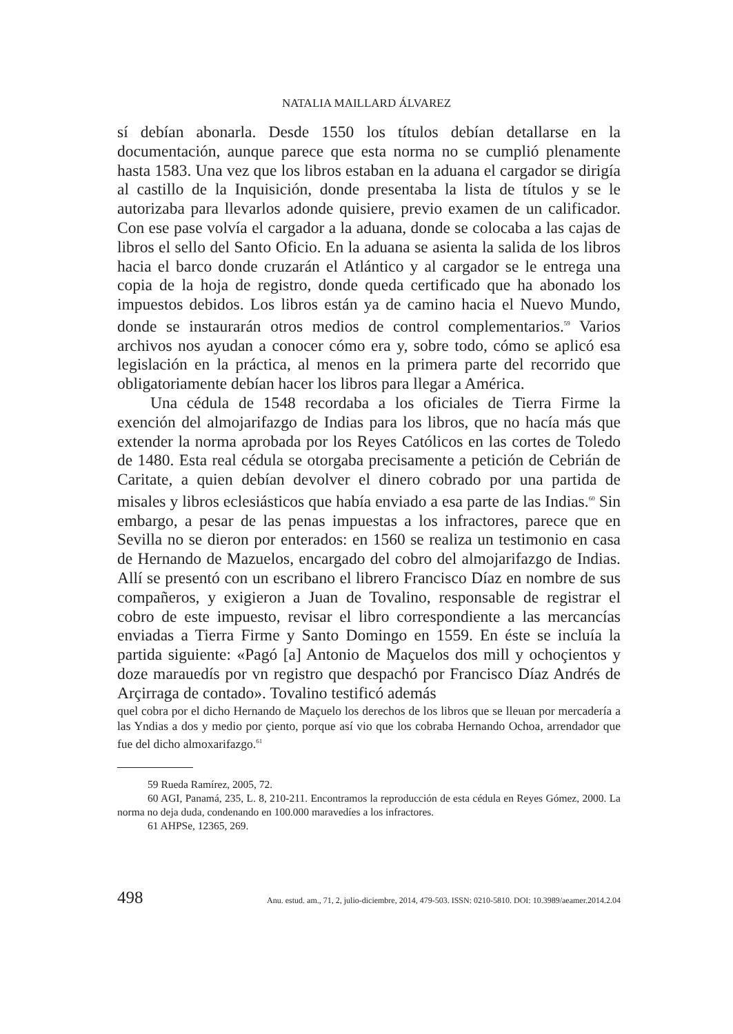NATALIA MAILLARD ÁLVAREZ
sí debían abonarla. Desde 1550 los títulos debían detallarse en la documentación, aunque parece que esta norma no se cumplió plenamente hasta 1583. Una vez que los libros estaban en la aduana el cargador se dirigía al castillo de la Inquisición, donde presentaba la lista de títulos y se le autorizaba para llevarlos adonde quisiere, previo examen de un calificador. Con ese pase volvía el cargador a la aduana, donde se colocaba a las cajas de libros el sello del Santo Oficio. En la aduana se asienta la salida de los libros hacia el barco donde cruzarán el Atlántico y al cargador se le entrega una copia de la hoja de registro, donde queda certificado que ha abonado los impuestos debidos. Los libros están ya de camino hacia el Nuevo Mundo, donde se instaurarán otros medios de control complementarios.<sup>59</sup> Varios archivos nos ayudan a conocer cómo era y, sobre todo, cómo se aplicó esa legislación en la práctica, al menos en la primera parte del recorrido que obligatoriamente debían hacer los libros para llegar a América.
Una cédula de 1548 recordaba a los oficiales de Tierra Firme la exención del almojarifazgo de Indias para los libros, que no hacía más que extender la norma aprobada por los Reyes Católicos en las cortes de Toledo de 1480. Esta real cédula se otorgaba precisamente a petición de Cebrián de Caritate, a quien debían devolver el dinero cobrado por una partida de misales y libros eclesiásticos que había enviado a esa parte de las Indias.<sup>60</sup> Sin embargo, a pesar de las penas impuestas a los infractores, parece que en Sevilla no se dieron por enterados: en 1560 se realiza un testimonio en casa de Hernando de Mazuelos, encargado del cobro del almojarifazgo de Indias. Allí se presentó con un escribano el librero Francisco Díaz en nombre de sus compañeros, y exigieron a Juan de Tovalino, responsable de registrar el cobro de este impuesto, revisar el libro correspondiente a las mercancías enviadas a Tierra Firme y Santo Domingo en 1559. En éste se incluía la partida siguiente: «Pagó [a] Antonio de Maçuelos dos mill y ochoçientos y doze marauedís por vn registro que despachó por Francisco Díaz Andrés de Arçirraga de contado». Tovalino testificó además
quel cobra por el dicho Hernando de Maçuelo los derechos de los libros que se lleuan por mercadería a las Yndias a dos y medio por çiento, porque así vio que los cobraba Hernando Ochoa, arrendador que fue del dicho almoxarifazgo.<sup>61</sup>
59 Rueda Ramírez, 2005, 72.
60 AGI, Panamá, 235, L. 8, 210-211. Encontramos la reproducción de esta cédula en Reyes Gómez, 2000. La norma no deja duda, condenando en 100.000 maravedíes a los infractores.
61 AHPSe, 12365, 269.
498 Anu. estud. am., 71, 2, julio-diciembre, 2014, 479-503. ISSN: 0210-5810. DOI: 10.3989/aeamer.2014.2.04